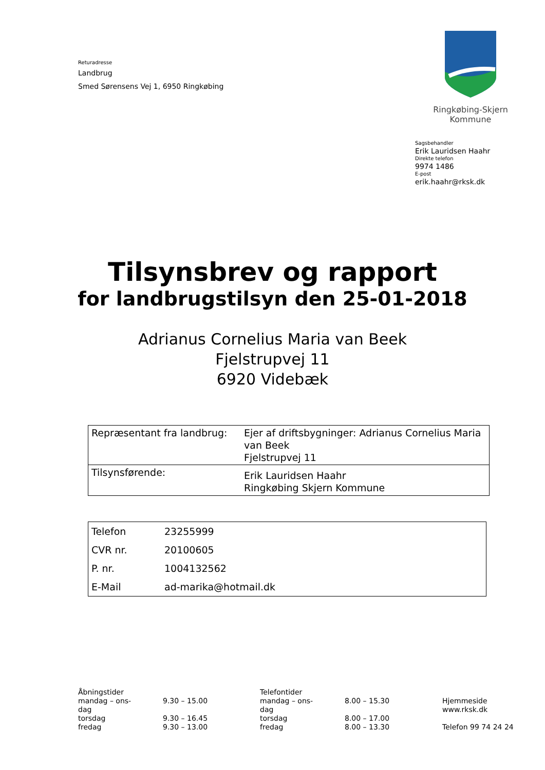Returadresse
Landbrug
Smed Sørensens Vej 1, 6950 Ringkøbing
Ringkøbing-Skjern Kommune
Sagsbehandler
Erik Lauridsen Haahr
Direkte telefon
9974 1486
E-post
erik.haahr@rksk.dk
Tilsynsbrev og rapport
for landbrugstilsyn den 25-01-2018
Adrianus Cornelius Maria van Beek
Fjelstrupvej 11
6920 Videbæk
| Repræsentant fra landbrug: | Ejer af driftsbygninger: Adrianus Cornelius Maria van Beek Fjelstrupvej 11 |
| Tilsynsførende: | Erik Lauridsen Haahr Ringkøbing Skjern Kommune |
| Telefon | 23255999 |
| CVR nr. | 20100605 |
| P. nr. | 1004132562 |
| E-Mail | ad-marika@hotmail.dk |
Åbningstider
mandag – ons-
dag
torsdag
fredag
9.30 – 15.00
9.30 – 16.45
9.30 – 13.00
Telefontider
mandag – ons-
dag
torsdag
fredag
8.00 – 15.30
8.00 – 17.00
8.00 – 13.30
Hjemmeside
www.rksk.dk
Telefon 99 74 24 24